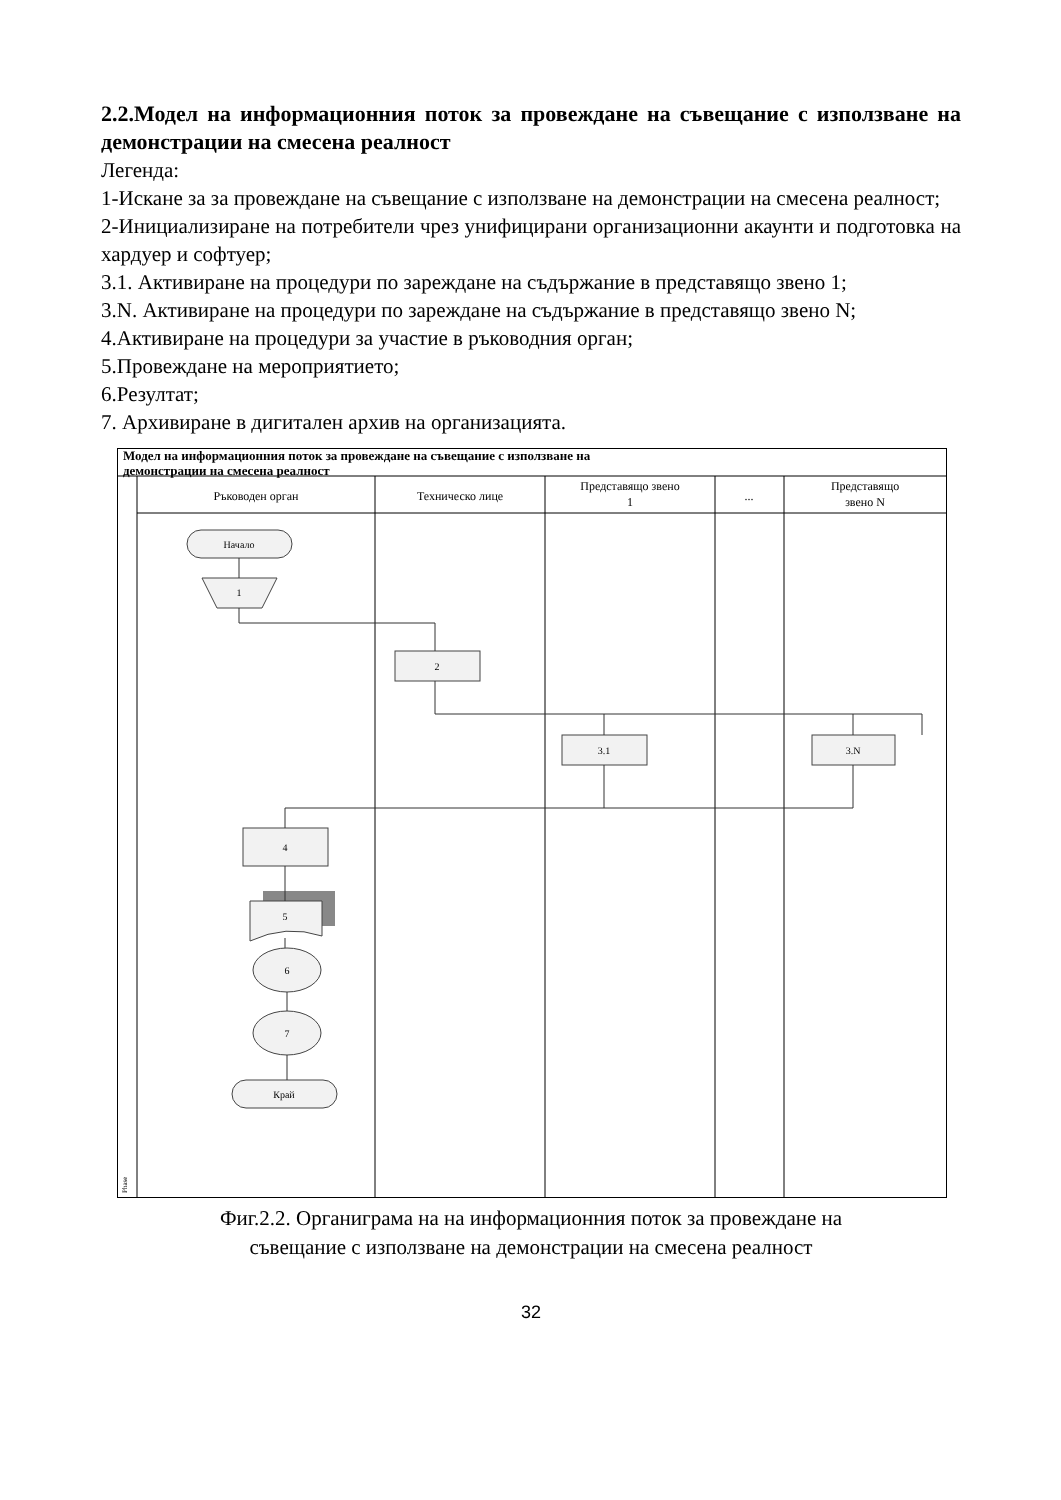2.2.Модел на информационния поток за провеждане на съвещание с използване на демонстрации на смесена реалност
Легенда:
1-Искане за за провеждане на съвещание с използване на демонстрации на смесена реалност;
2-Инициализиране на потребители чрез унифицирани организационни акаунти и подготовка на хардуер и софтуер;
3.1. Активиране на процедури по зареждане на съдържание в представящо звено 1;
3.N. Активиране на процедури по зареждане на съдържание в представящо звено N;
4.Активиране на процедури за участие в ръководния орган;
5.Провеждане на мероприятието;
6.Резултат;
7. Архивиране в дигитален архив на организацията.
Модел на информационния поток за провеждане на съвещание с използване на
демонстрации на смесена реалност
Ръководен орган
Техническо лице
Представящо звено
1
...
Представящо
звено N
Phase
Начало
1
2
3.1
3.N
4
5
6
7
Край
Фиг.2.2. Органиграма на на информационния поток за провеждане на
съвещание с използване на демонстрации на смесена реалност
32